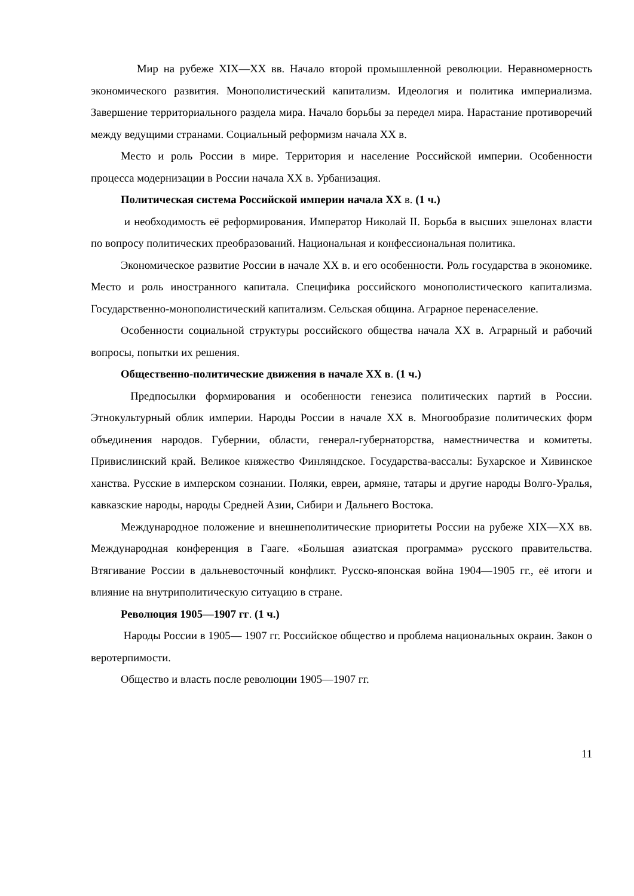Мир на рубеже XIX—XX вв. Начало второй промышленной революции. Неравномерность экономического развития. Монополистический капитализм. Идеология и политика империализма. Завершение территориального раздела мира. Начало борьбы за передел мира. Нарастание противоречий между ведущими странами. Социальный реформизм начала XX в.
Место и роль России в мире. Территория и население Российской империи. Особенности процесса модернизации в России начала XX в. Урбанизация.
Политическая система Российской империи начала XX в. (1 ч.)
и необходимость её реформирования. Император Николай II. Борьба в высших эшелонах власти по вопросу политических преобразований. Национальная и конфессиональная политика.
Экономическое развитие России в начале XX в. и его особенности. Роль государства в экономике. Место и роль иностранного капитала. Специфика российского монополистического капитализма. Государственно-монополистический капитализм. Сельская община. Аграрное перенаселение.
Особенности социальной структуры российского общества начала XX в. Аграрный и рабочий вопросы, попытки их решения.
Общественно-политические движения в начале XX в. (1 ч.)
Предпосылки формирования и особенности генезиса политических партий в России. Этнокультурный облик империи. Народы России в начале XX в. Многообразие политических форм объединения народов. Губернии, области, генерал-губернаторства, наместничества и комитеты. Привислинский край. Великое княжество Финляндское. Государства-вассалы: Бухарское и Хивинское ханства. Русские в имперском сознании. Поляки, евреи, армяне, татары и другие народы Волго-Уралья, кавказские народы, народы Средней Азии, Сибири и Дальнего Востока.
Международное положение и внешнеполитические приоритеты России на рубеже XIX—XX вв. Международная конференция в Гааге. «Большая азиатская программа» русского правительства. Втягивание России в дальневосточный конфликт. Русско-японская война 1904—1905 гг., её итоги и влияние на внутриполитическую ситуацию в стране.
Революция 1905—1907 гг. (1 ч.)
Народы России в 1905— 1907 гг. Российское общество и проблема национальных окраин. Закон о веротерпимости.
Общество и власть после революции 1905—1907 гг.
11